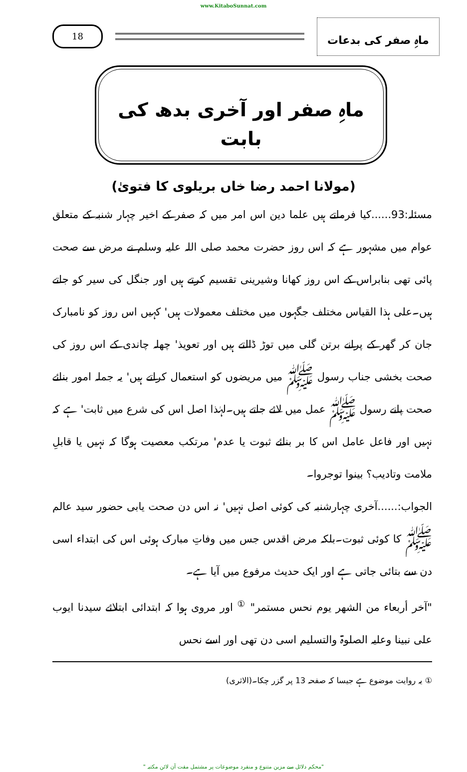www.KitaboSunnat.com
18
ماہِ صفر کی بدعات
ماہِ صفر اور آخری بدھ کی بابت
(مولانا احمد رضا خاں بریلوی کا فتویٰ)
مسئلہ:93......کیا فرماتے ہیں علما دین اس امر میں کہ صفر کے اخیر چہار شنبہ کے متعلق عوام میں مشہور ہے کہ اس روز حضرت محمد صلی اللہ علیہ وسلم نے مرض سے صحت پائی تھی بنابراس کے اس روز کھانا وشیرینی تقسیم کرتے ہیں اور جنگل کی سیر کو جاتے ہیں۔علی ہذا القیاس مختلف جگہوں میں مختلف معمولات ہیں' کہیں اس روز کو نامبارک جان کر گھر کے پرانے برتن گلی میں توڑ ڈالتے ہیں اور تعویذ' چھلہ چاندی کے اس روز کی صحت بخشی جناب رسول ﷺ میں مریضوں کو استعمال کراتے ہیں' یہ جملہ امور بنائے صحت پانے رسول ﷺ عمل میں لائے جاتے ہیں۔لہٰذا اصل اس کی شرع میں ثابت' ہے کہ نہیں اور فاعل عامل اس کا بر بنائے ثبوت یا عدم' مرتکب معصیت ہوگا کہ نہیں یا قابلِ ملامت وتادیب؟ بینوا توجروا۔
الجواب:......آخری چہارشنبہ کی کوئی اصل نہیں' نہ اس دن صحت یابی حضور سید عالم ﷺ کا کوئی ثبوت۔بلکہ مرض اقدس جس میں وفاتِ مبارک ہوئی اس کی ابتداء اسی دن سے بتائی جاتی ہے اور ایک حدیث مرفوع میں آیا ہے۔
"آخر أربعاء من الشهر يوم نحس مستمر" <sup>①</sup> اور مروی ہوا کہ ابتدائی ابتلائے سیدنا ایوب علی نبینا وعلیہ الصلوۃ والتسلیم اسی دن تھی اور اسے نحس
① یہ روایت موضوع ہے جیسا کہ صفحہ 13 پر گزر چکا۔(الاثری)
"محکم دلائل سے مزین متنوع و منفرد موضوعات پر مشتمل مفت آن لائن مکتبہ "